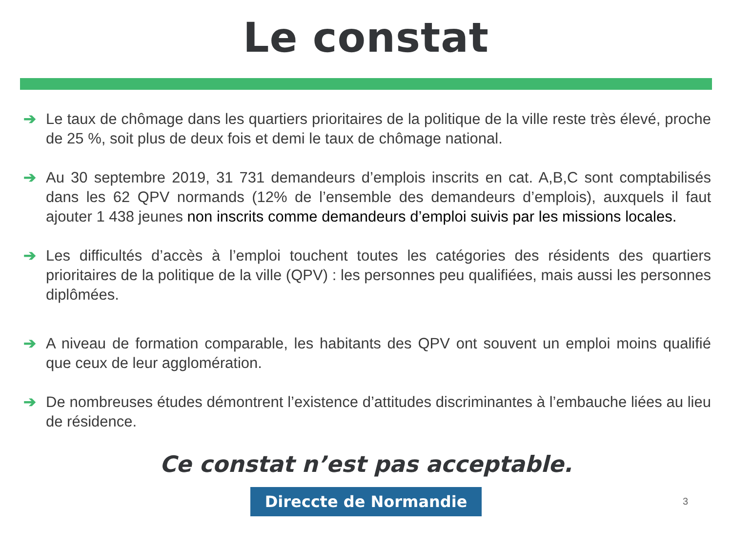Le constat
➔ Le taux de chômage dans les quartiers prioritaires de la politique de la ville reste très élevé, proche de 25 %, soit plus de deux fois et demi le taux de chômage national.
➔ Au 30 septembre 2019, 31 731 demandeurs d’emplois inscrits en cat. A,B,C sont comptabilisés dans les 62 QPV normands (12% de l’ensemble des demandeurs d’emplois), auxquels il faut ajouter 1 438 jeunes non inscrits comme demandeurs d’emploi suivis par les missions locales.
➔ Les difficultés d’accès à l’emploi touchent toutes les catégories des résidents des quartiers prioritaires de la politique de la ville (QPV) : les personnes peu qualifiées, mais aussi les personnes diplômées.
➔ A niveau de formation comparable, les habitants des QPV ont souvent un emploi moins qualifié que ceux de leur agglomération.
➔ De nombreuses études démontrent l’existence d’attitudes discriminantes à l’embauche liées au lieu de résidence.
Ce constat n’est pas acceptable.
Direccte de Normandie
3